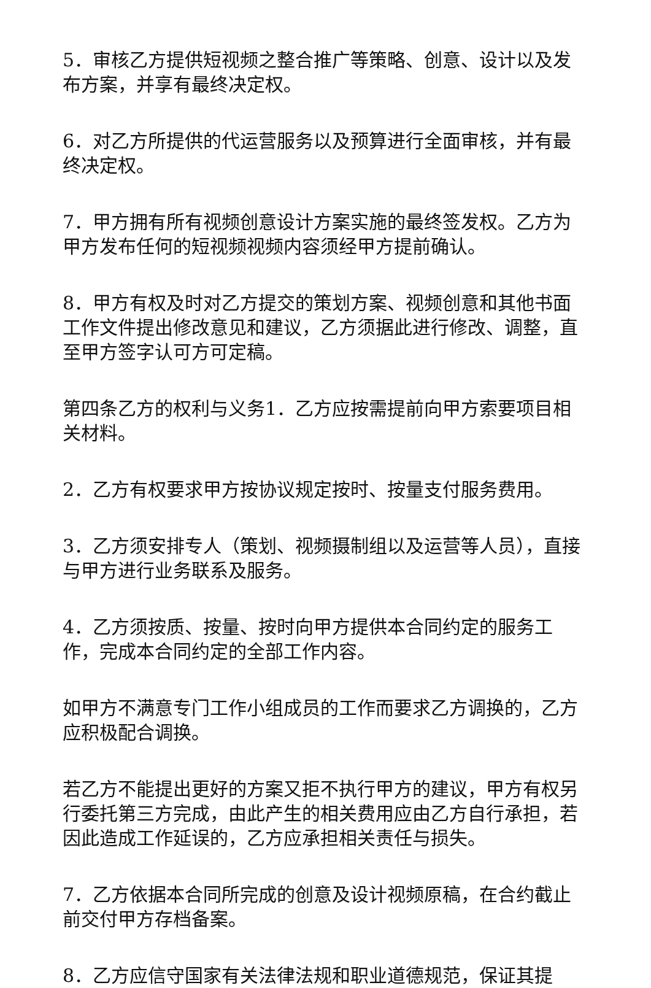5．审核乙方提供短视频之整合推广等策略、创意、设计以及发布方案，并享有最终决定权。
6．对乙方所提供的代运营服务以及预算进行全面审核，并有最终决定权。
7．甲方拥有所有视频创意设计方案实施的最终签发权。乙方为甲方发布任何的短视频视频内容须经甲方提前确认。
8．甲方有权及时对乙方提交的策划方案、视频创意和其他书面工作文件提出修改意见和建议，乙方须据此进行修改、调整，直至甲方签字认可方可定稿。
第四条乙方的权利与义务1．乙方应按需提前向甲方索要项目相关材料。
2．乙方有权要求甲方按协议规定按时、按量支付服务费用。
3．乙方须安排专人（策划、视频摄制组以及运营等人员），直接与甲方进行业务联系及服务。
4．乙方须按质、按量、按时向甲方提供本合同约定的服务工作，完成本合同约定的全部工作内容。
如甲方不满意专门工作小组成员的工作而要求乙方调换的，乙方应积极配合调换。
若乙方不能提出更好的方案又拒不执行甲方的建议，甲方有权另行委托第三方完成，由此产生的相关费用应由乙方自行承担，若因此造成工作延误的，乙方应承担相关责任与损失。
7．乙方依据本合同所完成的创意及设计视频原稿，在合约截止前交付甲方存档备案。
8．乙方应信守国家有关法律法规和职业道德规范，保证其提